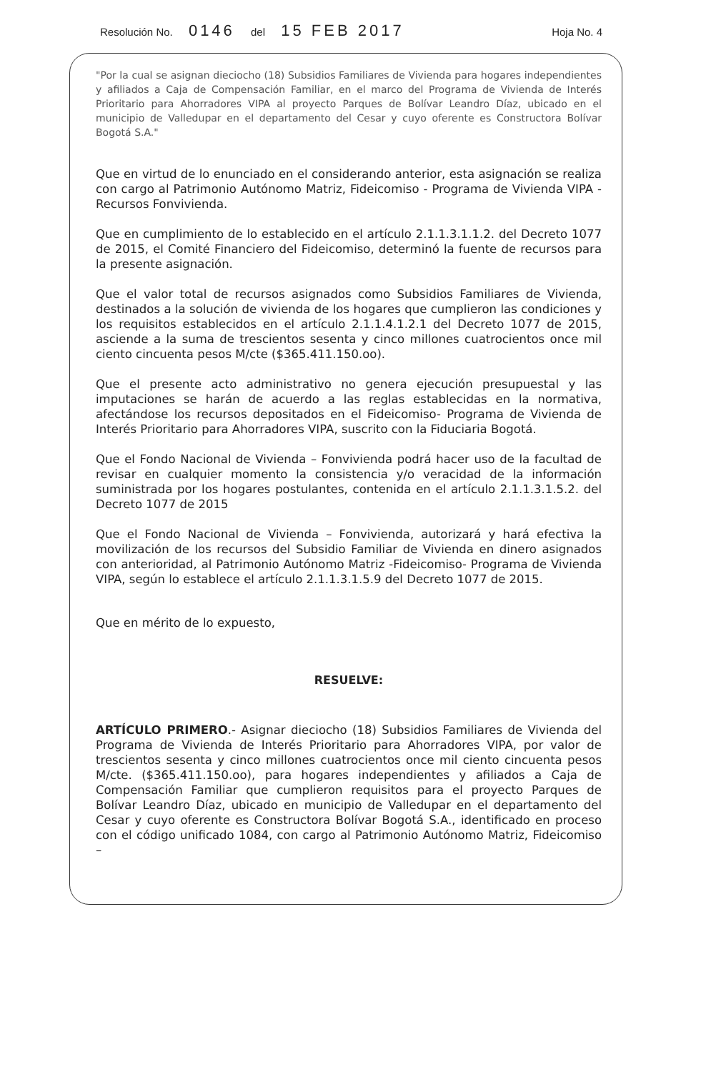Resolución No. 0146 del 15 FEB 2017
Hoja No. 4
"Por la cual se asignan dieciocho (18) Subsidios Familiares de Vivienda para hogares independientes y afiliados a Caja de Compensación Familiar, en el marco del Programa de Vivienda de Interés Prioritario para Ahorradores VIPA al proyecto Parques de Bolívar Leandro Díaz, ubicado en el municipio de Valledupar en el departamento del Cesar y cuyo oferente es Constructora Bolívar Bogotá S.A."
Que en virtud de lo enunciado en el considerando anterior, esta asignación se realiza con cargo al Patrimonio Autónomo Matriz, Fideicomiso - Programa de Vivienda VIPA - Recursos Fonvivienda.
Que en cumplimiento de lo establecido en el artículo 2.1.1.3.1.1.2. del Decreto 1077 de 2015, el Comité Financiero del Fideicomiso, determinó la fuente de recursos para la presente asignación.
Que el valor total de recursos asignados como Subsidios Familiares de Vivienda, destinados a la solución de vivienda de los hogares que cumplieron las condiciones y los requisitos establecidos en el artículo 2.1.1.4.1.2.1 del Decreto 1077 de 2015, asciende a la suma de trescientos sesenta y cinco millones cuatrocientos once mil ciento cincuenta pesos M/cte ($365.411.150.oo).
Que el presente acto administrativo no genera ejecución presupuestal y las imputaciones se harán de acuerdo a las reglas establecidas en la normativa, afectándose los recursos depositados en el Fideicomiso- Programa de Vivienda de Interés Prioritario para Ahorradores VIPA, suscrito con la Fiduciaria Bogotá.
Que el Fondo Nacional de Vivienda – Fonvivienda podrá hacer uso de la facultad de revisar en cualquier momento la consistencia y/o veracidad de la información suministrada por los hogares postulantes, contenida en el artículo 2.1.1.3.1.5.2. del Decreto 1077 de 2015
Que el Fondo Nacional de Vivienda – Fonvivienda, autorizará y hará efectiva la movilización de los recursos del Subsidio Familiar de Vivienda en dinero asignados con anterioridad, al Patrimonio Autónomo Matriz -Fideicomiso- Programa de Vivienda VIPA, según lo establece el artículo 2.1.1.3.1.5.9 del Decreto 1077 de 2015.
Que en mérito de lo expuesto,
RESUELVE:
ARTÍCULO PRIMERO.- Asignar dieciocho (18) Subsidios Familiares de Vivienda del Programa de Vivienda de Interés Prioritario para Ahorradores VIPA, por valor de trescientos sesenta y cinco millones cuatrocientos once mil ciento cincuenta pesos M/cte. ($365.411.150.oo), para hogares independientes y afiliados a Caja de Compensación Familiar que cumplieron requisitos para el proyecto Parques de Bolívar Leandro Díaz, ubicado en municipio de Valledupar en el departamento del Cesar y cuyo oferente es Constructora Bolívar Bogotá S.A., identificado en proceso con el código unificado 1084, con cargo al Patrimonio Autónomo Matriz, Fideicomiso –